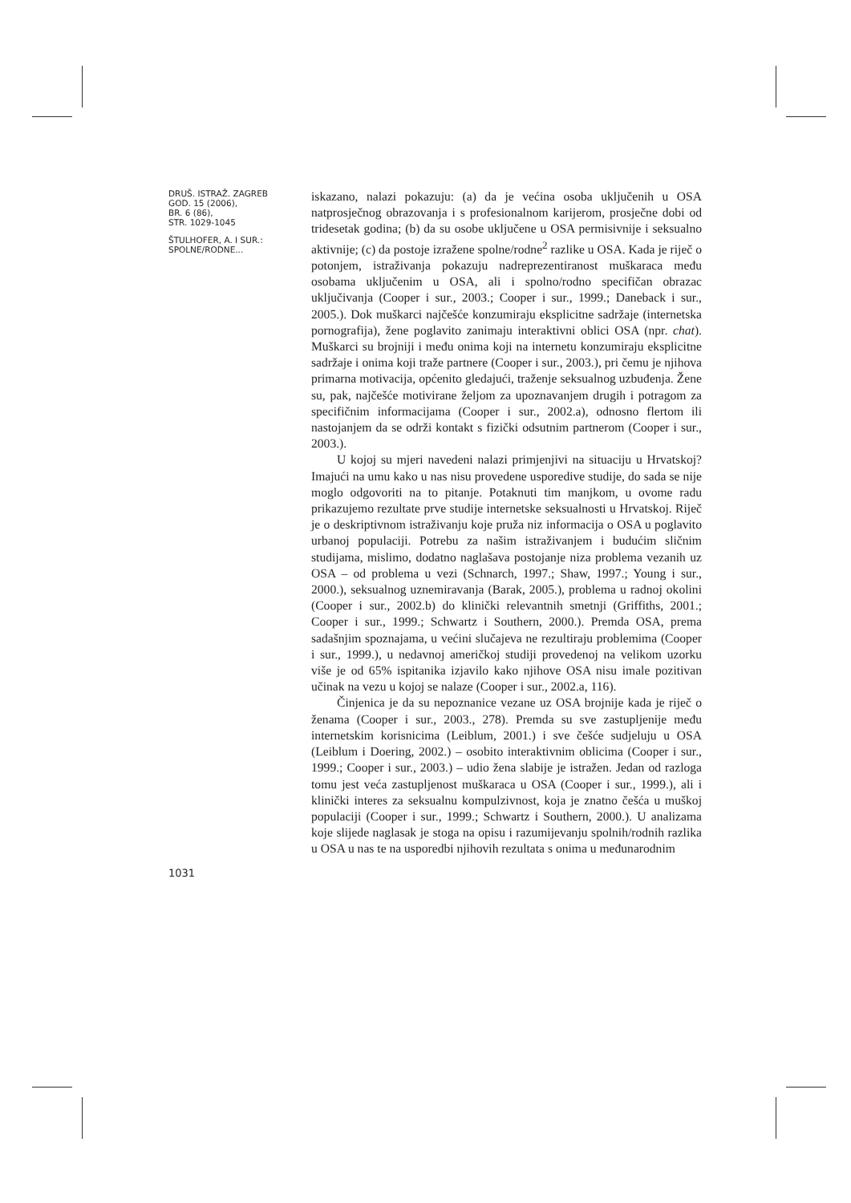DRUŠ. ISTRAŽ. ZAGREB
GOD. 15 (2006),
BR. 6 (86),
STR. 1029-1045
ŠTULHOFER, A. I SUR.:
SPOLNE/RODNE...
1031
iskazano, nalazi pokazuju: (a) da je većina osoba uključenih u OSA natprosječnog obrazovanja i s profesionalnom karijerom, prosječne dobi od tridesetak godina; (b) da su osobe uključene u OSA permisivnije i seksualno aktivnije; (c) da postoje izražene spolne/rodne<sup>2</sup> razlike u OSA. Kada je riječ o potonjem, istraživanja pokazuju nadreprezentiranost muškaraca među osobama uključenim u OSA, ali i spolno/rodno specifičan obrazac uključivanja (Cooper i sur., 2003.; Cooper i sur., 1999.; Daneback i sur., 2005.). Dok muškarci najčešće konzumiraju eksplicitne sadržaje (internetska pornografija), žene poglavito zanimaju interaktivni oblici OSA (npr. chat). Muškarci su brojniji i među onima koji na internetu konzumiraju eksplicitne sadržaje i onima koji traže partnere (Cooper i sur., 2003.), pri čemu je njihova primarna motivacija, općenito gledajući, traženje seksualnog uzbuđenja. Žene su, pak, najčešće motivirane željom za upoznavanjem drugih i potragom za specifičnim informacijama (Cooper i sur., 2002.a), odnosno flertom ili nastojanjem da se održi kontakt s fizički odsutnim partnerom (Cooper i sur., 2003.).
U kojoj su mjeri navedeni nalazi primjenjivi na situaciju u Hrvatskoj? Imajući na umu kako u nas nisu provedene usporedive studije, do sada se nije moglo odgovoriti na to pitanje. Potaknuti tim manjkom, u ovome radu prikazujemo rezultate prve studije internetske seksualnosti u Hrvatskoj. Riječ je o deskriptivnom istraživanju koje pruža niz informacija o OSA u poglavito urbanoj populaciji. Potrebu za našim istraživanjem i budućim sličnim studijama, mislimo, dodatno naglašava postojanje niza problema vezanih uz OSA – od problema u vezi (Schnarch, 1997.; Shaw, 1997.; Young i sur., 2000.), seksualnog uznemiravanja (Barak, 2005.), problema u radnoj okolini (Cooper i sur., 2002.b) do klinički relevantnih smetnji (Griffiths, 2001.; Cooper i sur., 1999.; Schwartz i Southern, 2000.). Premda OSA, prema sadašnjim spoznajama, u većini slučajeva ne rezultiraju problemima (Cooper i sur., 1999.), u nedavnoj američkoj studiji provedenoj na velikom uzorku više je od 65% ispitanika izjavilo kako njihove OSA nisu imale pozitivan učinak na vezu u kojoj se nalaze (Cooper i sur., 2002.a, 116).
Činjenica je da su nepoznanice vezane uz OSA brojnije kada je riječ o ženama (Cooper i sur., 2003., 278). Premda su sve zastupljenije među internetskim korisnicima (Leiblum, 2001.) i sve češće sudjeluju u OSA (Leiblum i Doering, 2002.) – osobito interaktivnim oblicima (Cooper i sur., 1999.; Cooper i sur., 2003.) – udio žena slabije je istražen. Jedan od razloga tomu jest veća zastupljenost muškaraca u OSA (Cooper i sur., 1999.), ali i klinički interes za seksualnu kompulzivnost, koja je znatno češća u muškoj populaciji (Cooper i sur., 1999.; Schwartz i Southern, 2000.). U analizama koje slijede naglasak je stoga na opisu i razumijevanju spolnih/rodnih razlika u OSA u nas te na usporedbi njihovih rezultata s onima u međunarodnim